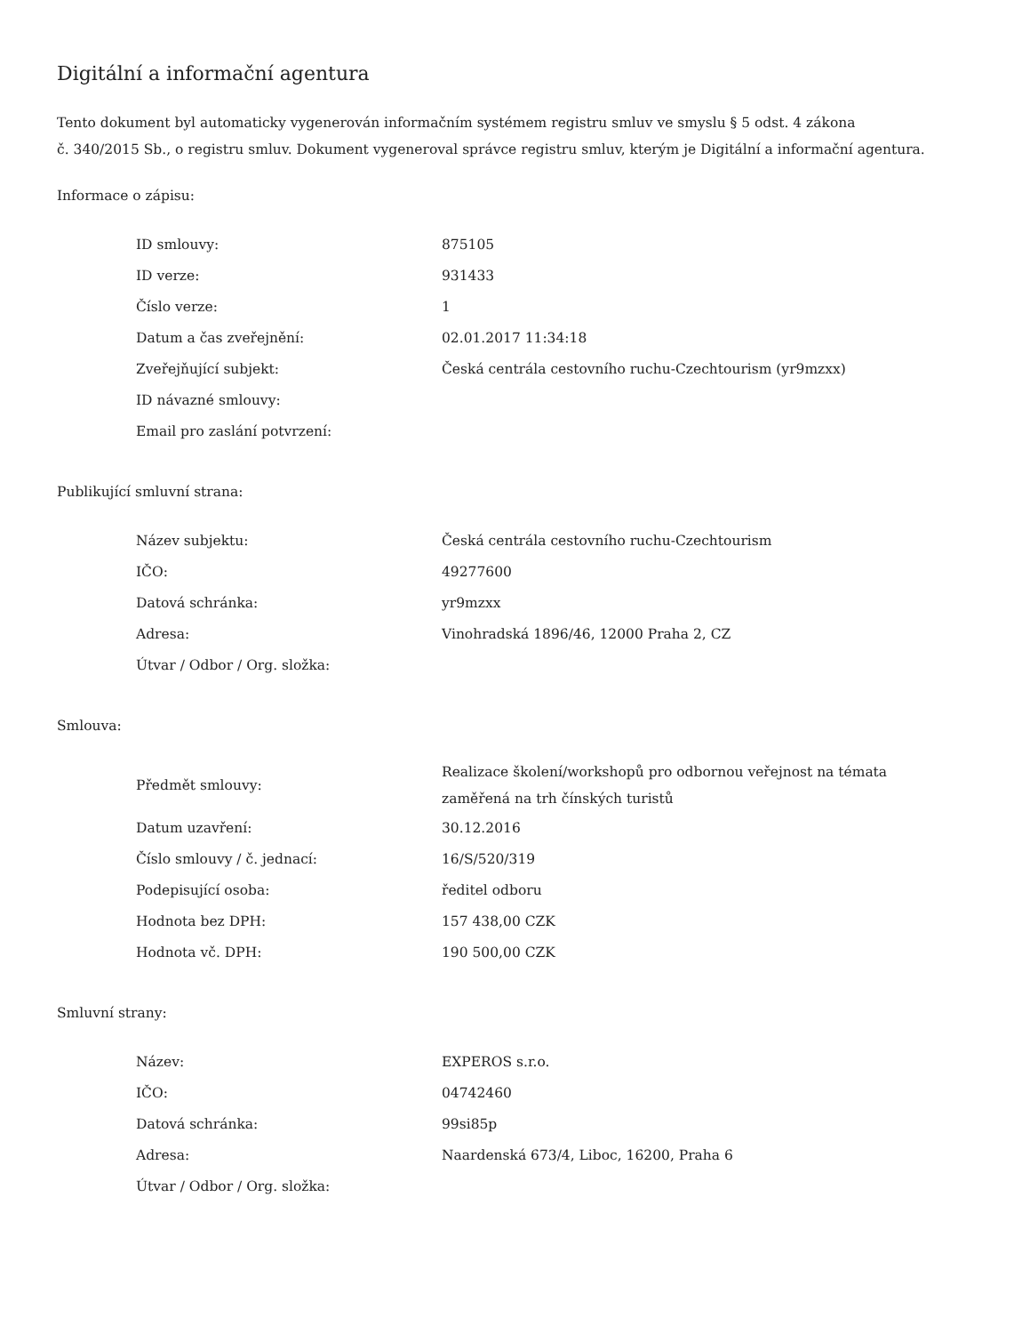Digitální a informační agentura
Tento dokument byl automaticky vygenerován informačním systémem registru smluv ve smyslu § 5 odst. 4 zákona
č. 340/2015 Sb., o registru smluv. Dokument vygeneroval správce registru smluv, kterým je Digitální a informační agentura.
Informace o zápisu:
| ID smlouvy: | 875105 |
| ID verze: | 931433 |
| Číslo verze: | 1 |
| Datum a čas zveřejnění: | 02.01.2017 11:34:18 |
| Zveřejňující subjekt: | Česká centrála cestovního ruchu-Czechtourism (yr9mzxx) |
| ID návazné smlouvy: | |
| Email pro zaslání potvrzení: | |
Publikující smluvní strana:
| Název subjektu: | Česká centrála cestovního ruchu-Czechtourism |
| IČO: | 49277600 |
| Datová schránka: | yr9mzxx |
| Adresa: | Vinohradská 1896/46, 12000 Praha 2, CZ |
| Útvar / Odbor / Org. složka: | |
Smlouva:
| Předmět smlouvy: | Realizace školení/workshopů pro odbornou veřejnost na témata zaměřená na trh čínských turistů |
| Datum uzavření: | 30.12.2016 |
| Číslo smlouvy / č. jednací: | 16/S/520/319 |
| Podepisující osoba: | ředitel odboru |
| Hodnota bez DPH: | 157 438,00 CZK |
| Hodnota vč. DPH: | 190 500,00 CZK |
Smluvní strany:
| Název: | EXPEROS s.r.o. |
| IČO: | 04742460 |
| Datová schránka: | 99si85p |
| Adresa: | Naardenská 673/4, Liboc, 16200, Praha 6 |
| Útvar / Odbor / Org. složka: | |